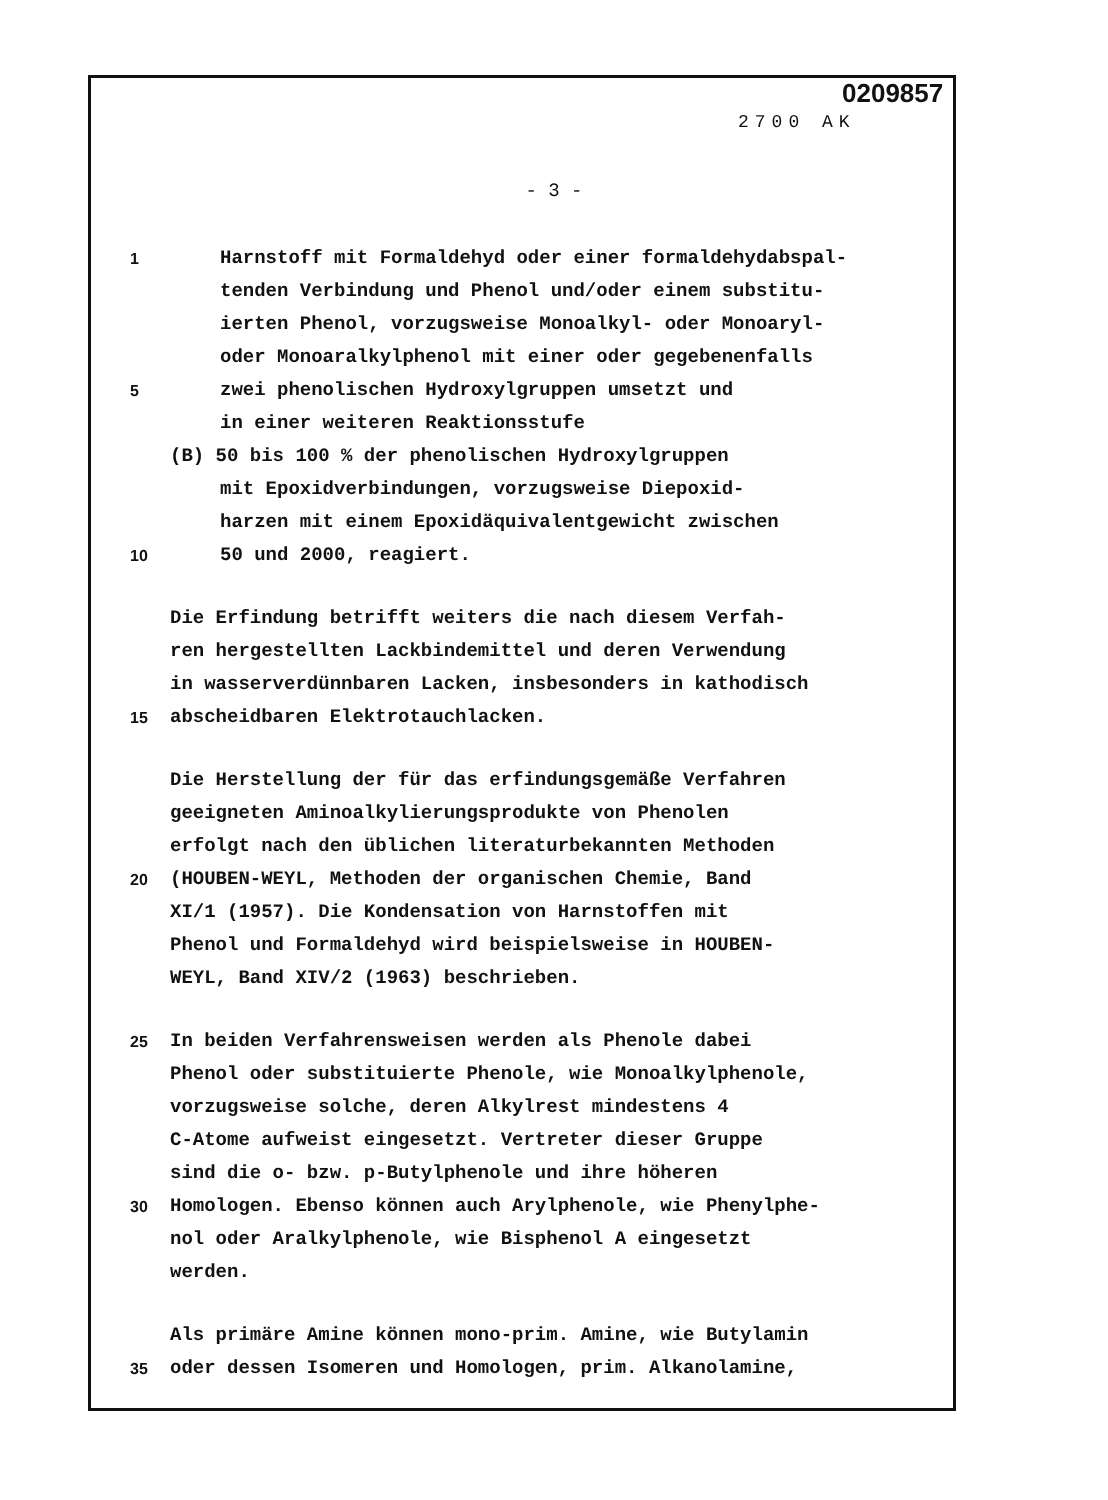0209857
2700 AK
- 3 -
1 Harnstoff mit Formaldehyd oder einer formaldehydabspal-
tenden Verbindung und Phenol und/oder einem substitu-
ierten Phenol, vorzugsweise Monoalkyl- oder Monoaryl-
oder Monoaralkylphenol mit einer oder gegebenenfalls
5 zwei phenolischen Hydroxylgruppen umsetzt und
in einer weiteren Reaktionsstufe
(B) 50 bis 100 % der phenolischen Hydroxylgruppen
mit Epoxidverbindungen, vorzugsweise Diepoxid-
harzen mit einem Epoxidäquivalentgewicht zwischen
10 50 und 2000, reagiert.
Die Erfindung betrifft weiters die nach diesem Verfah-
ren hergestellten Lackbindemittel und deren Verwendung
in wasserverdünnbaren Lacken, insbesonders in kathodisch
15 abscheidbaren Elektrotauchlacken.
Die Herstellung der für das erfindungsgemäße Verfahren
geeigneten Aminoalkylierungsprodukte von Phenolen
erfolgt nach den üblichen literaturbekannten Methoden
20 (HOUBEN-WEYL, Methoden der organischen Chemie, Band
XI/1 (1957). Die Kondensation von Harnstoffen mit
Phenol und Formaldehyd wird beispielsweise in HOUBEN-
WEYL, Band XIV/2 (1963) beschrieben.
25 In beiden Verfahrensweisen werden als Phenole dabei
Phenol oder substituierte Phenole, wie Monoalkylphenole,
vorzugsweise solche, deren Alkylrest mindestens 4
C-Atome aufweist eingesetzt. Vertreter dieser Gruppe
sind die o- bzw. p-Butylphenole und ihre höheren
30 Homologen. Ebenso können auch Arylphenole, wie Phenylphe-
nol oder Aralkylphenole, wie Bisphenol A eingesetzt
werden.
Als primäre Amine können mono-prim. Amine, wie Butylamin
35 oder dessen Isomeren und Homologen, prim. Alkanolamine,